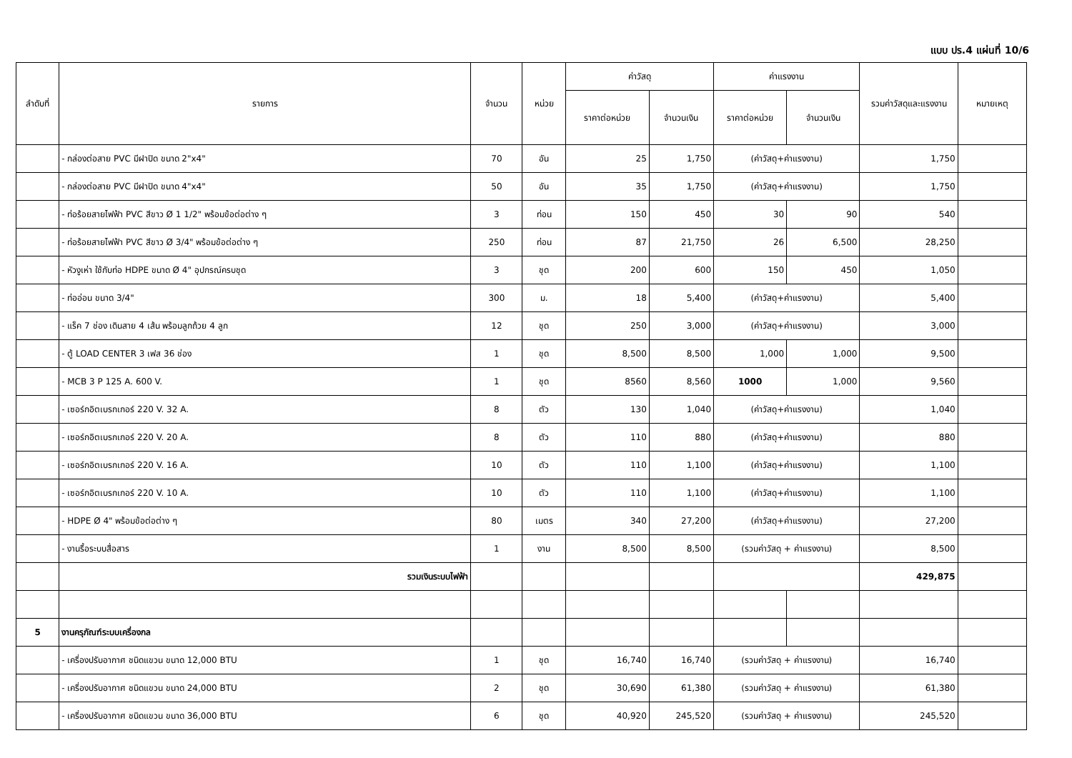แบบ ปร.4 แผ่นที่ 10/6
| ลำดับที่ | รายการ | จำนวน | หน่วย | ค่าวัสดุ | | ค่าแรงงาน | | รวมค่าวัสดุและแรงงาน | หมายเหตุ |
| --- | --- | --- | --- | --- | --- | --- | --- | --- | --- |
| | | | | ราคาต่อหน่วย | จำนวนเงิน | ราคาต่อหน่วย | จำนวนเงิน | | |
| | - กล่องต่อสาย PVC มีฝาปิด ขนาด 2"x4" | 70 | อัน | 25 | 1,750 | (ค่าวัสดุ+ค่าแรงงาน) | | 1,750 | |
| | - กล่องต่อสาย PVC มีฝาปิด ขนาด 4"x4" | 50 | อัน | 35 | 1,750 | (ค่าวัสดุ+ค่าแรงงาน) | | 1,750 | |
| | - ท่อร้อยสายไฟฟ้า PVC สีขาว Ø 1 1/2" พร้อมข้อต่อต่าง ๆ | 3 | ท่อน | 150 | 450 | 30 | 90 | 540 | |
| | - ท่อร้อยสายไฟฟ้า PVC สีขาว Ø 3/4" พร้อมข้อต่อต่าง ๆ | 250 | ท่อน | 87 | 21,750 | 26 | 6,500 | 28,250 | |
| | - หัวงูเห่า ใช้กับท่อ HDPE ขนาด Ø 4" อุปกรณ์ครบชุด | 3 | ชุด | 200 | 600 | 150 | 450 | 1,050 | |
| | - ท่ออ่อน ขนาด 3/4" | 300 | ม. | 18 | 5,400 | (ค่าวัสดุ+ค่าแรงงาน) | | 5,400 | |
| | - แร็ค 7 ช่อง เดินสาย 4 เส้น พร้อมลูกถ้วย 4 ลูก | 12 | ชุด | 250 | 3,000 | (ค่าวัสดุ+ค่าแรงงาน) | | 3,000 | |
| | - ตู้ LOAD CENTER 3 เฟส 36 ช่อง | 1 | ชุด | 8,500 | 8,500 | 1,000 | 1,000 | 9,500 | |
| | - MCB 3 P 125 A. 600 V. | 1 | ชุด | 8560 | 8,560 | 1000 | 1,000 | 9,560 | |
| | - เซอร์กอิตเบรกเกอร์ 220 V. 32 A. | 8 | ตัว | 130 | 1,040 | (ค่าวัสดุ+ค่าแรงงาน) | | 1,040 | |
| | - เซอร์กอิตเบรกเกอร์ 220 V. 20 A. | 8 | ตัว | 110 | 880 | (ค่าวัสดุ+ค่าแรงงาน) | | 880 | |
| | - เซอร์กอิตเบรกเกอร์ 220 V. 16 A. | 10 | ตัว | 110 | 1,100 | (ค่าวัสดุ+ค่าแรงงาน) | | 1,100 | |
| | - เซอร์กอิตเบรกเกอร์ 220 V. 10 A. | 10 | ตัว | 110 | 1,100 | (ค่าวัสดุ+ค่าแรงงาน) | | 1,100 | |
| | - HDPE Ø 4" พร้อมข้อต่อต่าง ๆ | 80 | เมตร | 340 | 27,200 | (ค่าวัสดุ+ค่าแรงงาน) | | 27,200 | |
| | - งานรื้อระบบสื่อสาร | 1 | งาน | 8,500 | 8,500 | (รวมค่าวัสดุ + ค่าแรงงาน) | | 8,500 | |
| | รวมเงินระบบไฟฟ้า | | | | | | | 429,875 | |
| 5 | งานครุภัณฑ์ระบบเครื่องกล | | | | | | | | |
| | - เครื่องปรับอากาศ ชนิดแขวน ขนาด 12,000 BTU | 1 | ชุด | 16,740 | 16,740 | (รวมค่าวัสดุ + ค่าแรงงาน) | | 16,740 | |
| | - เครื่องปรับอากาศ ชนิดแขวน ขนาด 24,000 BTU | 2 | ชุด | 30,690 | 61,380 | (รวมค่าวัสดุ + ค่าแรงงาน) | | 61,380 | |
| | - เครื่องปรับอากาศ ชนิดแขวน ขนาด 36,000 BTU | 6 | ชุด | 40,920 | 245,520 | (รวมค่าวัสดุ + ค่าแรงงาน) | | 245,520 | |